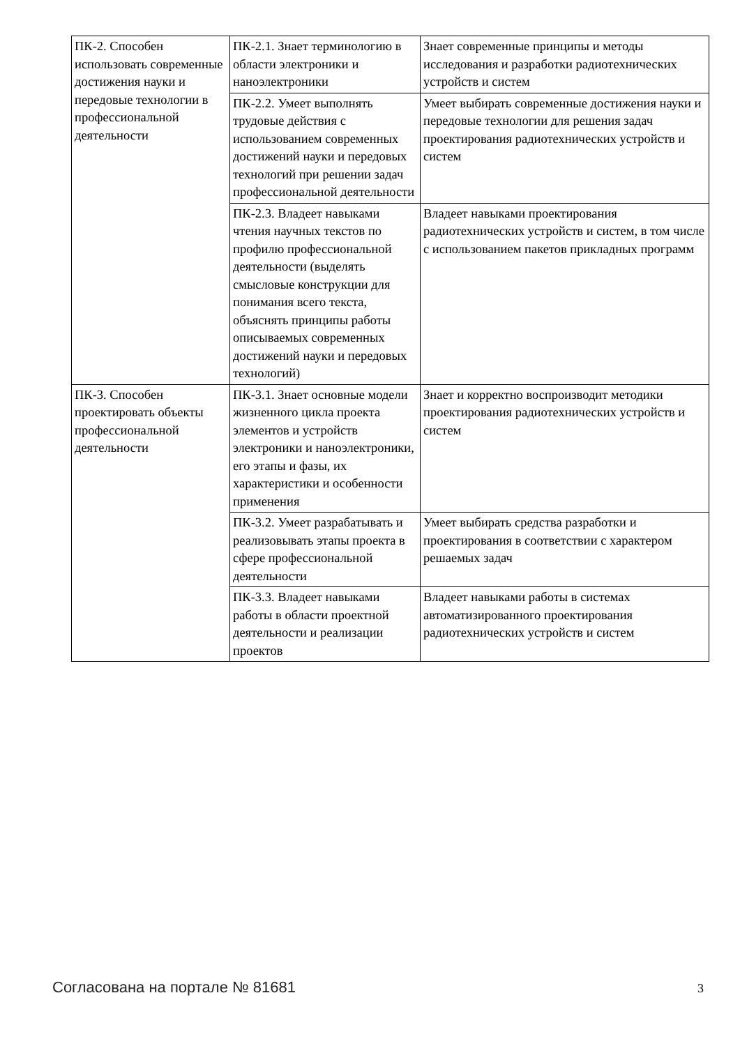| ПК-2. Способен использовать современные достижения науки и передовые технологии в профессиональной деятельности | ПК-2.1. Знает терминологию в области электроники и наноэлектроники | Знает современные принципы и методы исследования и разработки радиотехнических устройств и систем |
| | ПК-2.2. Умеет выполнять трудовые действия с использованием современных достижений науки и передовых технологий при решении задач профессиональной деятельности | Умеет выбирать современные достижения науки и передовые технологии для решения задач проектирования радиотехнических устройств и систем |
| | ПК-2.3. Владеет навыками чтения научных текстов по профилю профессиональной деятельности (выделять смысловые конструкции для понимания всего текста, объяснять принципы работы описываемых современных достижений науки и передовых технологий) | Владеет навыками проектирования радиотехнических устройств и систем, в том числе с использованием пакетов прикладных программ |
| ПК-3. Способен проектировать объекты профессиональной деятельности | ПК-3.1. Знает основные модели жизненного цикла проекта элементов и устройств электроники и наноэлектроники, его этапы и фазы, их характеристики и особенности применения | Знает и корректно воспроизводит методики проектирования радиотехнических устройств и систем |
| | ПК-3.2. Умеет разрабатывать и реализовывать этапы проекта в сфере профессиональной деятельности | Умеет выбирать средства разработки и проектирования в соответствии с характером решаемых задач |
| | ПК-3.3. Владеет навыками работы в области проектной деятельности и реализации проектов | Владеет навыками работы в системах автоматизированного проектирования радиотехнических устройств и систем |
Согласована на портале № 81681 3